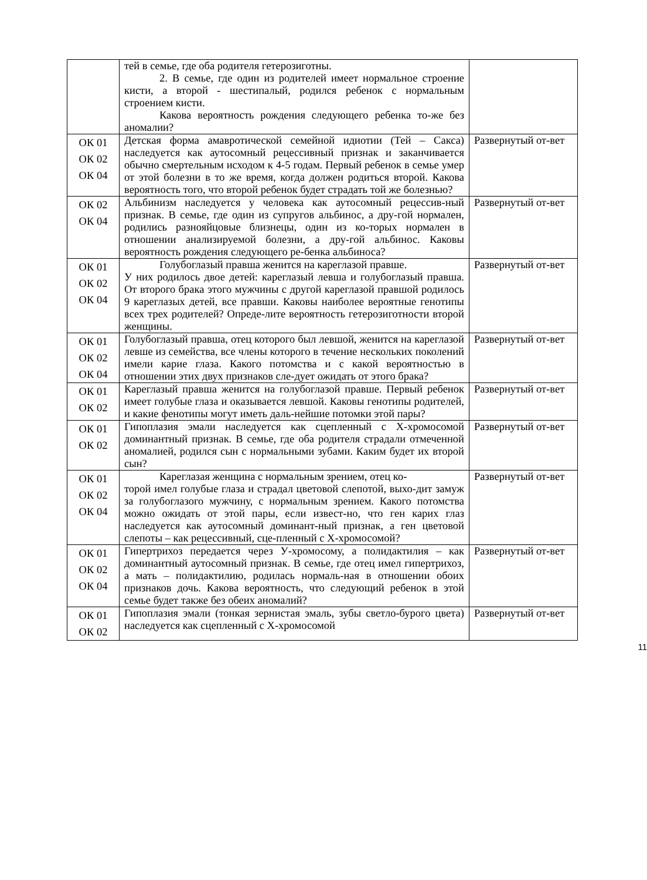| | тей в семье, где оба родителя гетерозиготны. 2. В семье, где один из родителей имеет нормальное строение кисти, а второй - шестипалый, родился ребенок с нормальным строением кисти. Какова вероятность рождения следующего ребенка то-же без аномалии? | |
| ОК 01 ОК 02 ОК 04 | Детская форма амавротической семейной идиотии (Тей – Сакса) наследуется как аутосомный рецессивный признак и заканчивается обычно смертельным исходом к 4-5 годам. Первый ребенок в семье умер от этой болезни в то же время, когда должен родиться второй. Какова вероятность того, что второй ребенок будет страдать той же болезнью? | Развернутый от-вет |
| ОК 02 ОК 04 | Альбинизм наследуется у человека как аутосомный рецессив-ный признак. В семье, где один из супругов альбинос, а дру-гой нормален, родились разнояйцовые близнецы, один из ко-торых нормален в отношении анализируемой болезни, а дру-гой альбинос. Каковы вероятность рождения следующего ре-бенка альбиноса? | Развернутый от-вет |
| ОК 01 ОК 02 ОК 04 | Голубоглазый правша женится на кареглазой правше. У них родилось двое детей: кареглазый левша и голубоглазый правша. От второго брака этого мужчины с другой кареглазой правшой родилось 9 кареглазых детей, все правши. Каковы наиболее вероятные генотипы всех трех родителей? Опреде-лите вероятность гетерозиготности второй женщины. | Развернутый от-вет |
| ОК 01 ОК 02 ОК 04 | Голубоглазый правша, отец которого был левшой, женится на кареглазой левше из семейства, все члены которого в течение нескольких поколений имели карие глаза. Какого потомства и с какой вероятностью в отношении этих двух признаков сле-дует ожидать от этого брака? | Развернутый от-вет |
| ОК 01 ОК 02 | Кареглазый правша женится на голубоглазой правше. Первый ребенок имеет голубые глаза и оказывается левшой. Каковы генотипы родителей, и какие фенотипы могут иметь даль-нейшие потомки этой пары? | Развернутый от-вет |
| ОК 01 ОК 02 | Гипоплазия эмали наследуется как сцепленный с Х-хромосомой доминантный признак. В семье, где оба родителя страдали отмеченной аномалией, родился сын с нормальными зубами. Каким будет их второй сын? | Развернутый от-вет |
| ОК 01 ОК 02 ОК 04 | Кареглазая женщина с нормальным зрением, отец ко- торой имел голубые глаза и страдал цветовой слепотой, выхо-дит замуж за голубоглазого мужчину, с нормальным зрением. Какого потомства можно ожидать от этой пары, если извест-но, что ген карих глаз наследуется как аутосомный доминант-ный признак, а ген цветовой слепоты – как рецессивный, сце-пленный с Х-хромосомой? | Развернутый от-вет |
| ОК 01 ОК 02 ОК 04 | Гипертрихоз передается через У-хромосому, а полидактилия – как доминантный аутосомный признак. В семье, где отец имел гипертрихоз, а мать – полидактилию, родилась нормаль-ная в отношении обоих признаков дочь. Какова вероятность, что следующий ребенок в этой семье будет также без обеих аномалий? | Развернутый от-вет |
| ОК 01 ОК 02 | Гипоплазия эмали (тонкая зернистая эмаль, зубы светло-бурого цвета) наследуется как сцепленный с Х-хромосомой | Развернутый от-вет |
11